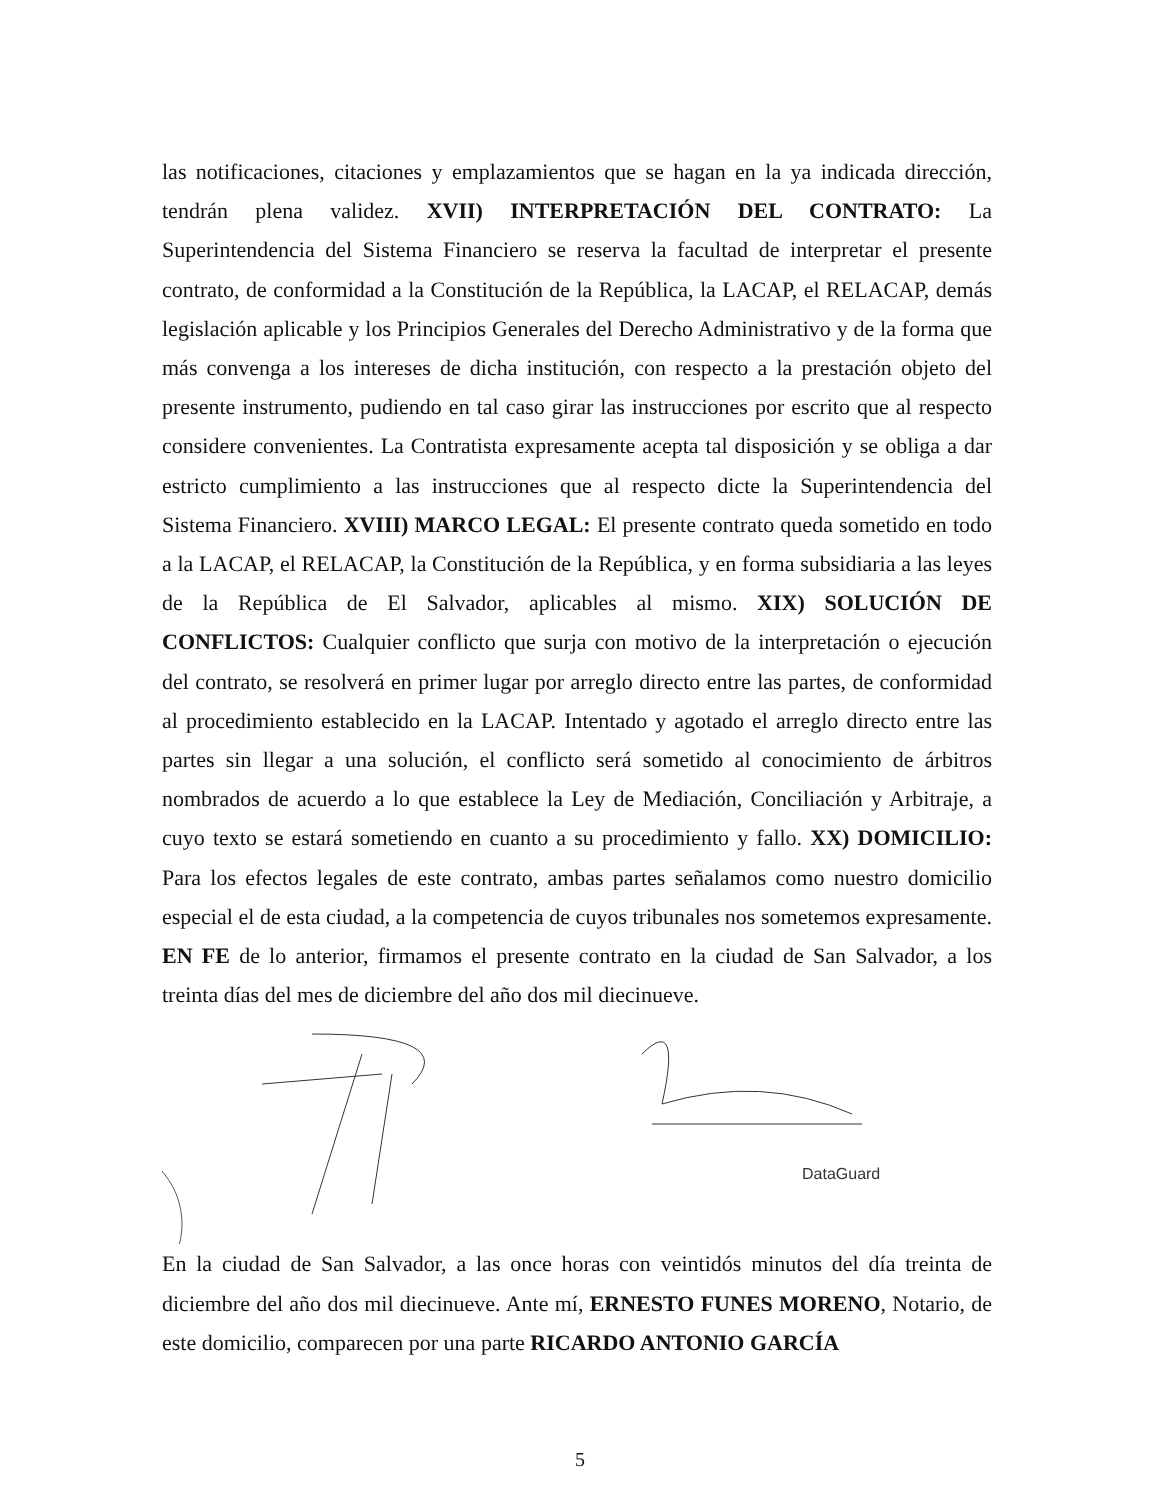las notificaciones, citaciones y emplazamientos que se hagan en la ya indicada dirección, tendrán plena validez. XVII) INTERPRETACIÓN DEL CONTRATO: La Superintendencia del Sistema Financiero se reserva la facultad de interpretar el presente contrato, de conformidad a la Constitución de la República, la LACAP, el RELACAP, demás legislación aplicable y los Principios Generales del Derecho Administrativo y de la forma que más convenga a los intereses de dicha institución, con respecto a la prestación objeto del presente instrumento, pudiendo en tal caso girar las instrucciones por escrito que al respecto considere convenientes. La Contratista expresamente acepta tal disposición y se obliga a dar estricto cumplimiento a las instrucciones que al respecto dicte la Superintendencia del Sistema Financiero. XVIII) MARCO LEGAL: El presente contrato queda sometido en todo a la LACAP, el RELACAP, la Constitución de la República, y en forma subsidiaria a las leyes de la República de El Salvador, aplicables al mismo. XIX) SOLUCIÓN DE CONFLICTOS: Cualquier conflicto que surja con motivo de la interpretación o ejecución del contrato, se resolverá en primer lugar por arreglo directo entre las partes, de conformidad al procedimiento establecido en la LACAP. Intentado y agotado el arreglo directo entre las partes sin llegar a una solución, el conflicto será sometido al conocimiento de árbitros nombrados de acuerdo a lo que establece la Ley de Mediación, Conciliación y Arbitraje, a cuyo texto se estará sometiendo en cuanto a su procedimiento y fallo. XX) DOMICILIO: Para los efectos legales de este contrato, ambas partes señalamos como nuestro domicilio especial el de esta ciudad, a la competencia de cuyos tribunales nos sometemos expresamente. EN FE de lo anterior, firmamos el presente contrato en la ciudad de San Salvador, a los treinta días del mes de diciembre del año dos mil diecinueve.
DataGuard
En la ciudad de San Salvador, a las once horas con veintidós minutos del día treinta de diciembre del año dos mil diecinueve. Ante mí, ERNESTO FUNES MORENO, Notario, de este domicilio, comparecen por una parte RICARDO ANTONIO GARCÍA
5